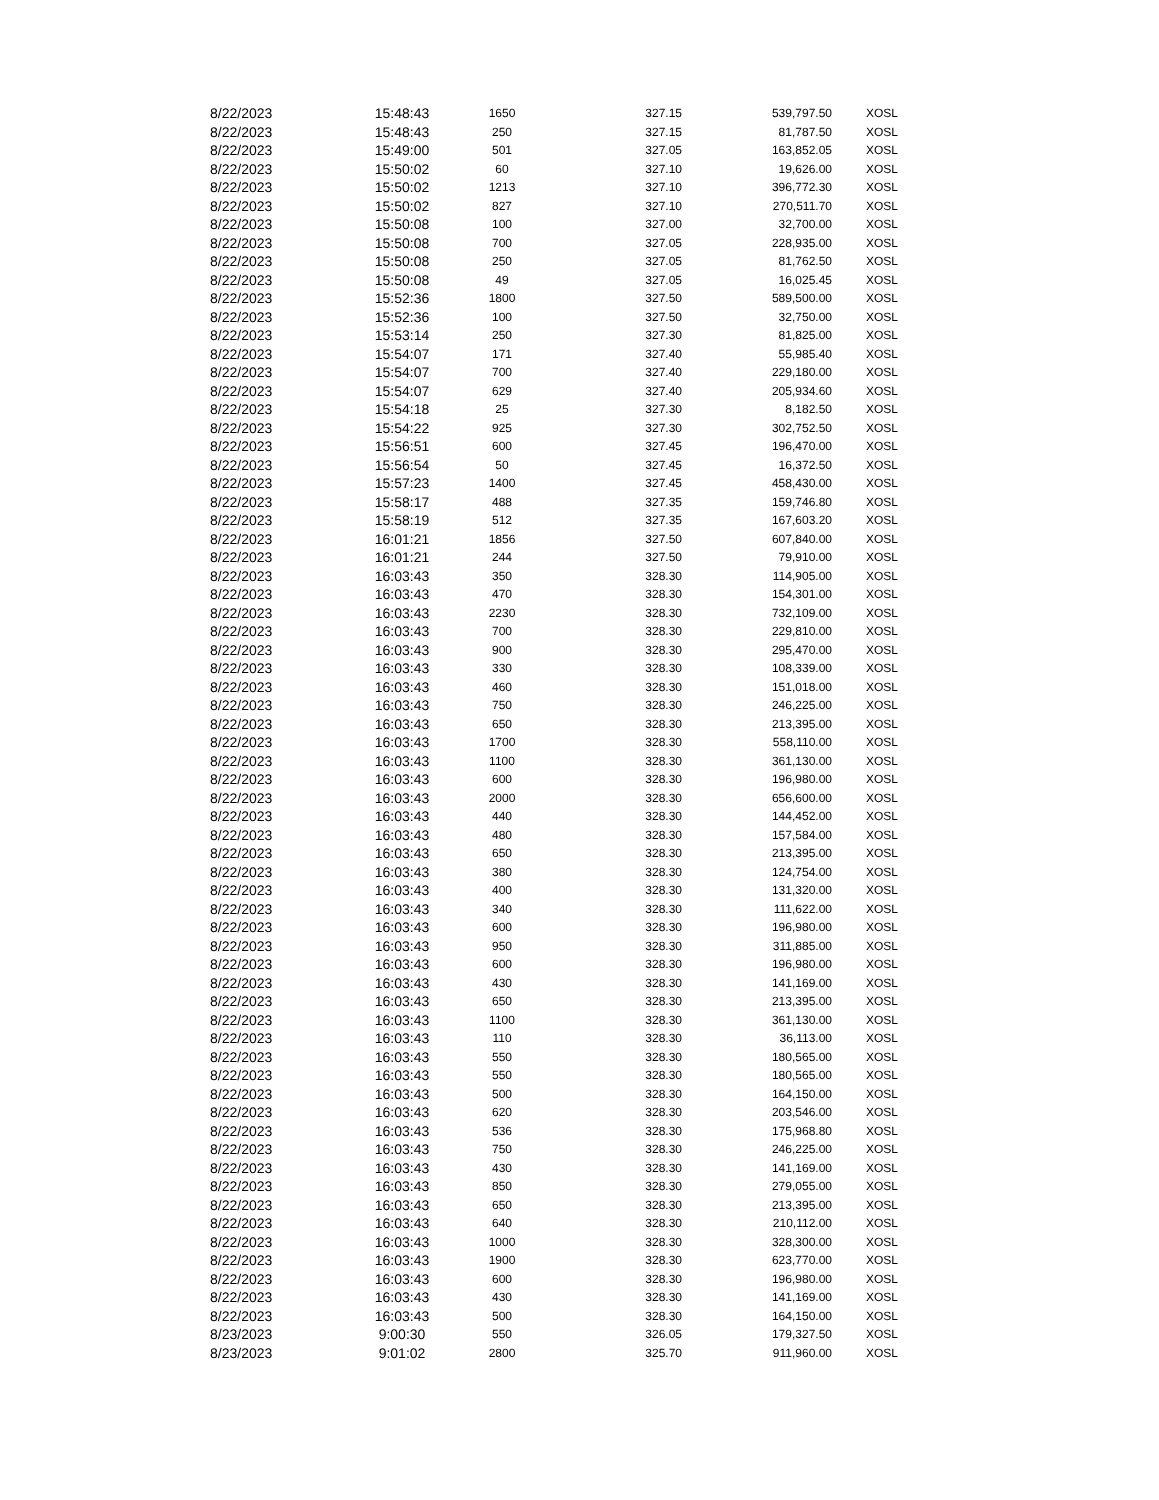| 8/22/2023 | 15:48:43 | 1650 | 327.15 | 539,797.50 | XOSL |
| 8/22/2023 | 15:48:43 | 250 | 327.15 | 81,787.50 | XOSL |
| 8/22/2023 | 15:49:00 | 501 | 327.05 | 163,852.05 | XOSL |
| 8/22/2023 | 15:50:02 | 60 | 327.10 | 19,626.00 | XOSL |
| 8/22/2023 | 15:50:02 | 1213 | 327.10 | 396,772.30 | XOSL |
| 8/22/2023 | 15:50:02 | 827 | 327.10 | 270,511.70 | XOSL |
| 8/22/2023 | 15:50:08 | 100 | 327.00 | 32,700.00 | XOSL |
| 8/22/2023 | 15:50:08 | 700 | 327.05 | 228,935.00 | XOSL |
| 8/22/2023 | 15:50:08 | 250 | 327.05 | 81,762.50 | XOSL |
| 8/22/2023 | 15:50:08 | 49 | 327.05 | 16,025.45 | XOSL |
| 8/22/2023 | 15:52:36 | 1800 | 327.50 | 589,500.00 | XOSL |
| 8/22/2023 | 15:52:36 | 100 | 327.50 | 32,750.00 | XOSL |
| 8/22/2023 | 15:53:14 | 250 | 327.30 | 81,825.00 | XOSL |
| 8/22/2023 | 15:54:07 | 171 | 327.40 | 55,985.40 | XOSL |
| 8/22/2023 | 15:54:07 | 700 | 327.40 | 229,180.00 | XOSL |
| 8/22/2023 | 15:54:07 | 629 | 327.40 | 205,934.60 | XOSL |
| 8/22/2023 | 15:54:18 | 25 | 327.30 | 8,182.50 | XOSL |
| 8/22/2023 | 15:54:22 | 925 | 327.30 | 302,752.50 | XOSL |
| 8/22/2023 | 15:56:51 | 600 | 327.45 | 196,470.00 | XOSL |
| 8/22/2023 | 15:56:54 | 50 | 327.45 | 16,372.50 | XOSL |
| 8/22/2023 | 15:57:23 | 1400 | 327.45 | 458,430.00 | XOSL |
| 8/22/2023 | 15:58:17 | 488 | 327.35 | 159,746.80 | XOSL |
| 8/22/2023 | 15:58:19 | 512 | 327.35 | 167,603.20 | XOSL |
| 8/22/2023 | 16:01:21 | 1856 | 327.50 | 607,840.00 | XOSL |
| 8/22/2023 | 16:01:21 | 244 | 327.50 | 79,910.00 | XOSL |
| 8/22/2023 | 16:03:43 | 350 | 328.30 | 114,905.00 | XOSL |
| 8/22/2023 | 16:03:43 | 470 | 328.30 | 154,301.00 | XOSL |
| 8/22/2023 | 16:03:43 | 2230 | 328.30 | 732,109.00 | XOSL |
| 8/22/2023 | 16:03:43 | 700 | 328.30 | 229,810.00 | XOSL |
| 8/22/2023 | 16:03:43 | 900 | 328.30 | 295,470.00 | XOSL |
| 8/22/2023 | 16:03:43 | 330 | 328.30 | 108,339.00 | XOSL |
| 8/22/2023 | 16:03:43 | 460 | 328.30 | 151,018.00 | XOSL |
| 8/22/2023 | 16:03:43 | 750 | 328.30 | 246,225.00 | XOSL |
| 8/22/2023 | 16:03:43 | 650 | 328.30 | 213,395.00 | XOSL |
| 8/22/2023 | 16:03:43 | 1700 | 328.30 | 558,110.00 | XOSL |
| 8/22/2023 | 16:03:43 | 1100 | 328.30 | 361,130.00 | XOSL |
| 8/22/2023 | 16:03:43 | 600 | 328.30 | 196,980.00 | XOSL |
| 8/22/2023 | 16:03:43 | 2000 | 328.30 | 656,600.00 | XOSL |
| 8/22/2023 | 16:03:43 | 440 | 328.30 | 144,452.00 | XOSL |
| 8/22/2023 | 16:03:43 | 480 | 328.30 | 157,584.00 | XOSL |
| 8/22/2023 | 16:03:43 | 650 | 328.30 | 213,395.00 | XOSL |
| 8/22/2023 | 16:03:43 | 380 | 328.30 | 124,754.00 | XOSL |
| 8/22/2023 | 16:03:43 | 400 | 328.30 | 131,320.00 | XOSL |
| 8/22/2023 | 16:03:43 | 340 | 328.30 | 111,622.00 | XOSL |
| 8/22/2023 | 16:03:43 | 600 | 328.30 | 196,980.00 | XOSL |
| 8/22/2023 | 16:03:43 | 950 | 328.30 | 311,885.00 | XOSL |
| 8/22/2023 | 16:03:43 | 600 | 328.30 | 196,980.00 | XOSL |
| 8/22/2023 | 16:03:43 | 430 | 328.30 | 141,169.00 | XOSL |
| 8/22/2023 | 16:03:43 | 650 | 328.30 | 213,395.00 | XOSL |
| 8/22/2023 | 16:03:43 | 1100 | 328.30 | 361,130.00 | XOSL |
| 8/22/2023 | 16:03:43 | 110 | 328.30 | 36,113.00 | XOSL |
| 8/22/2023 | 16:03:43 | 550 | 328.30 | 180,565.00 | XOSL |
| 8/22/2023 | 16:03:43 | 550 | 328.30 | 180,565.00 | XOSL |
| 8/22/2023 | 16:03:43 | 500 | 328.30 | 164,150.00 | XOSL |
| 8/22/2023 | 16:03:43 | 620 | 328.30 | 203,546.00 | XOSL |
| 8/22/2023 | 16:03:43 | 536 | 328.30 | 175,968.80 | XOSL |
| 8/22/2023 | 16:03:43 | 750 | 328.30 | 246,225.00 | XOSL |
| 8/22/2023 | 16:03:43 | 430 | 328.30 | 141,169.00 | XOSL |
| 8/22/2023 | 16:03:43 | 850 | 328.30 | 279,055.00 | XOSL |
| 8/22/2023 | 16:03:43 | 650 | 328.30 | 213,395.00 | XOSL |
| 8/22/2023 | 16:03:43 | 640 | 328.30 | 210,112.00 | XOSL |
| 8/22/2023 | 16:03:43 | 1000 | 328.30 | 328,300.00 | XOSL |
| 8/22/2023 | 16:03:43 | 1900 | 328.30 | 623,770.00 | XOSL |
| 8/22/2023 | 16:03:43 | 600 | 328.30 | 196,980.00 | XOSL |
| 8/22/2023 | 16:03:43 | 430 | 328.30 | 141,169.00 | XOSL |
| 8/22/2023 | 16:03:43 | 500 | 328.30 | 164,150.00 | XOSL |
| 8/23/2023 | 9:00:30 | 550 | 326.05 | 179,327.50 | XOSL |
| 8/23/2023 | 9:01:02 | 2800 | 325.70 | 911,960.00 | XOSL |